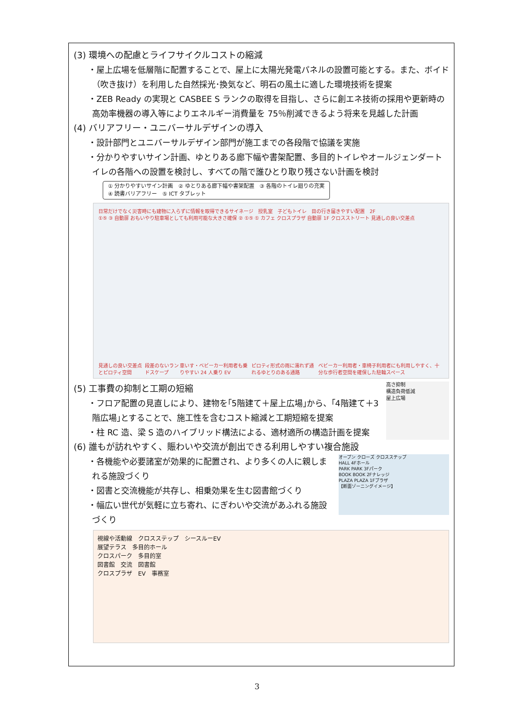(3) 環境への配慮とライフサイクルコストの縮減
・屋上広場を低層階に配置することで、屋上に太陽光発電パネルの設置可能とする。また、ボイド（吹き抜け）を利用した自然採光･換気など、明石の風土に適した環境技術を提案
・ZEB Ready の実現と CASBEE S ランクの取得を目指し、さらに創エネ技術の採用や更新時の高効率機器の導入等によりエネルギー消費量を 75％削減できるよう将来を見越した計画
(4) バリアフリー・ユニバーサルデザインの導入
・設計部門とユニバーサルデザイン部門が施工までの各段階で協議を実施
・分かりやすいサイン計画、ゆとりある廊下幅や書架配置、多目的トイレやオールジェンダートイレの各階への設置を検討し、すべての階で誰ひとり取り残さない計画を検討
① 分かりやすいサイン計画　② ゆとりある廊下幅や書架配置　③ 各階のトイレ廻りの充実
④ 読書バリアフリー　⑤ ICT タブレット
日常だけでなく災害時にも建物に入らずに情報を取得できるサイネージ　授乳室　子どもトイレ　目の行き届きやすい配置　2F
①⑤ ③ 自動扉 おもいやり駐車場としても利用可能な大きさ確保 ② ①⑤ ① カフェ クロスプラザ 自動扉 1F クロスストリート 見通しの良い交差点
見通しの良い交差点とピロティ空間 段差のないランドスケープ 車いす・ベビーカー利用者も乗りやすい 24 人乗り EV ピロティ形式の雨に濡れず通れるゆとりのある通路 ベビーカー利用者・車椅子利用者にも利用しやすく、十分な歩行者空間を確保した駐輪スペース
(5) 工事費の抑制と工期の短縮
・フロア配置の見直しにより、建物を｢5階建て＋屋上広場｣から、｢4階建て＋3 階広場｣とすることで、施工性を含むコスト縮減と工期短縮を提案
・柱 RC 造、梁 S 造のハイブリッド構法による、適材適所の構造計画を提案
高さ抑制
構造負荷低減
屋上広場
(6) 誰もが訪れやすく、賑わいや交流が創出できる利用しやすい複合施設
・各機能や必要諸室が効果的に配置され、より多くの人に親しまれる施設づくり
・図書と交流機能が共存し、相乗効果を生む図書館づくり
・幅広い世代が気軽に立ち寄れ、にぎわいや交流があふれる施設づくり
オープン クローズ クロスステップ
HALL 4Fホール
PARK PARK 3Fパーク
BOOK BOOK 2Fナレッジ
PLAZA PLAZA 1Fプラザ
【断面ゾーニングイメージ】
視線や活動線　クロスステップ　シースルーEV
展望テラス　多目的ホール
クロスパーク　多目的室
図書館　交流　図書館
クロスプラザ　EV　事務室
3